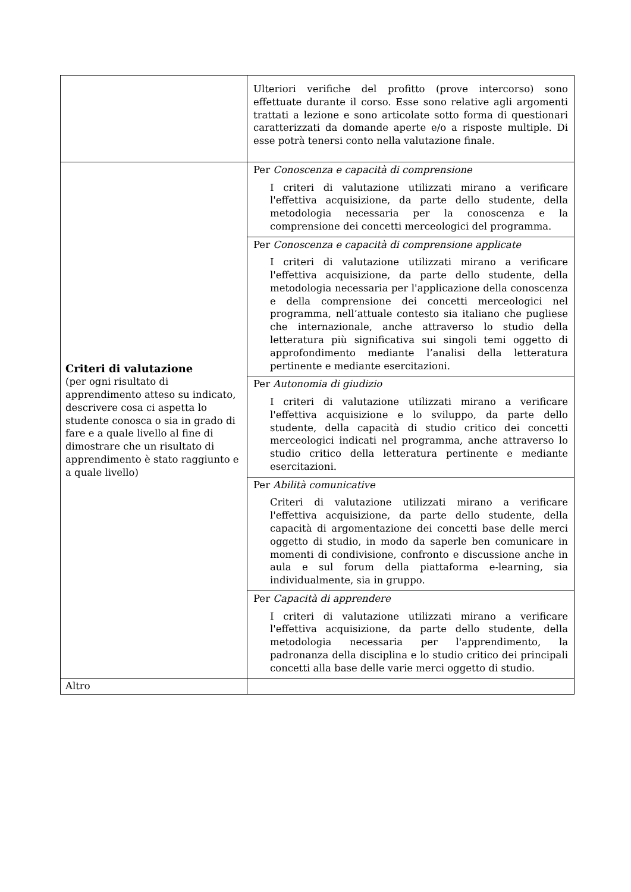| | Ulteriori verifiche del profitto (prove intercorso) sono effettuate durante il corso. Esse sono relative agli argomenti trattati a lezione e sono articolate sotto forma di questionari caratterizzati da domande aperte e/o a risposte multiple. Di esse potrà tenersi conto nella valutazione finale. |
| Criteri di valutazione (per ogni risultato di apprendimento atteso su indicato, descrivere cosa ci aspetta lo studente conosca o sia in grado di fare e a quale livello al fine di dimostrare che un risultato di apprendimento è stato raggiunto e a quale livello) | Per Conoscenza e capacità di comprensione I criteri di valutazione utilizzati mirano a verificare l'effettiva acquisizione, da parte dello studente, della metodologia necessaria per la conoscenza e la comprensione dei concetti merceologici del programma. |
| | Per Conoscenza e capacità di comprensione applicate I criteri di valutazione utilizzati mirano a verificare l'effettiva acquisizione, da parte dello studente, della metodologia necessaria per l'applicazione della conoscenza e della comprensione dei concetti merceologici nel programma, nell’attuale contesto sia italiano che pugliese che internazionale, anche attraverso lo studio della letteratura più significativa sui singoli temi oggetto di approfondimento mediante l’analisi della letteratura pertinente e mediante esercitazioni. |
| | Per Autonomia di giudizio I criteri di valutazione utilizzati mirano a verificare l'effettiva acquisizione e lo sviluppo, da parte dello studente, della capacità di studio critico dei concetti merceologici indicati nel programma, anche attraverso lo studio critico della letteratura pertinente e mediante esercitazioni. |
| | Per Abilità comunicative Criteri di valutazione utilizzati mirano a verificare l'effettiva acquisizione, da parte dello studente, della capacità di argomentazione dei concetti base delle merci oggetto di studio, in modo da saperle ben comunicare in momenti di condivisione, confronto e discussione anche in aula e sul forum della piattaforma e-learning, sia individualmente, sia in gruppo. |
| | Per Capacità di apprendere I criteri di valutazione utilizzati mirano a verificare l'effettiva acquisizione, da parte dello studente, della metodologia necessaria per l'apprendimento, la padronanza della disciplina e lo studio critico dei principali concetti alla base delle varie merci oggetto di studio. |
| Altro | |